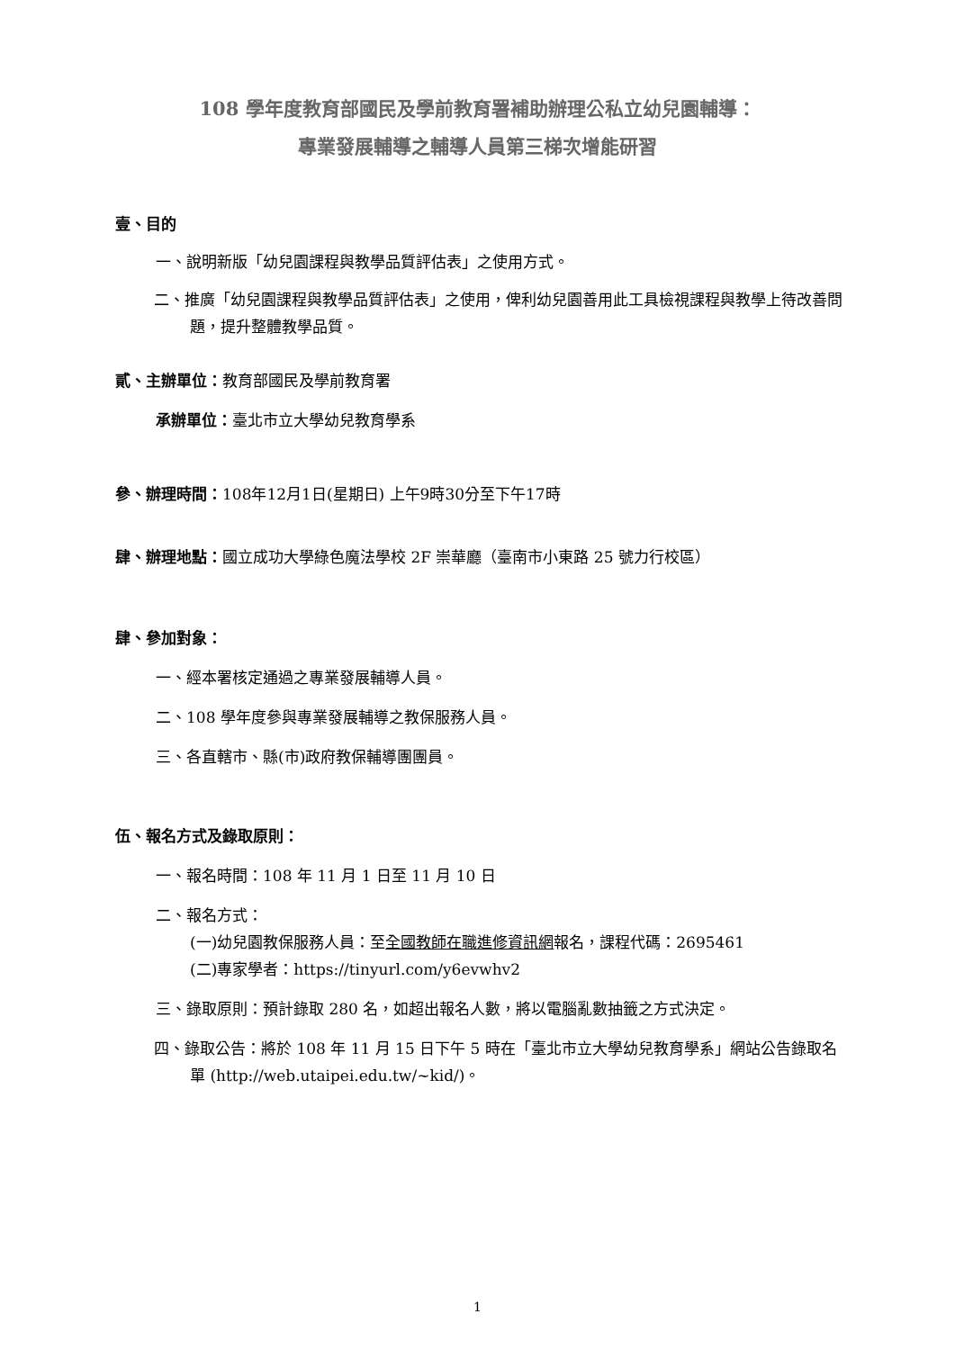108 學年度教育部國民及學前教育署補助辦理公私立幼兒園輔導：
專業發展輔導之輔導人員第三梯次增能研習
壹、目的
一、說明新版「幼兒園課程與教學品質評估表」之使用方式。
二、推廣「幼兒園課程與教學品質評估表」之使用，俾利幼兒園善用此工具檢視課程與教學上待改善問題，提升整體教學品質。
貳、主辦單位：教育部國民及學前教育署
承辦單位：臺北市立大學幼兒教育學系
參、辦理時間：108年12月1日(星期日) 上午9時30分至下午17時
肆、辦理地點：國立成功大學綠色魔法學校 2F 崇華廳（臺南市小東路 25 號力行校區）
肆、參加對象：
一、經本署核定通過之專業發展輔導人員。
二、108 學年度參與專業發展輔導之教保服務人員。
三、各直轄市、縣(市)政府教保輔導團團員。
伍、報名方式及錄取原則：
一、報名時間：108 年 11 月 1 日至 11 月 10 日
二、報名方式：
(一)幼兒園教保服務人員：至全國教師在職進修資訊網報名，課程代碼：2695461
(二)專家學者：https://tinyurl.com/y6evwhv2
三、錄取原則：預計錄取 280 名，如超出報名人數，將以電腦亂數抽籤之方式決定。
四、錄取公告：將於 108 年 11 月 15 日下午 5 時在「臺北市立大學幼兒教育學系」網站公告錄取名單 (http://web.utaipei.edu.tw/~kid/)。
1